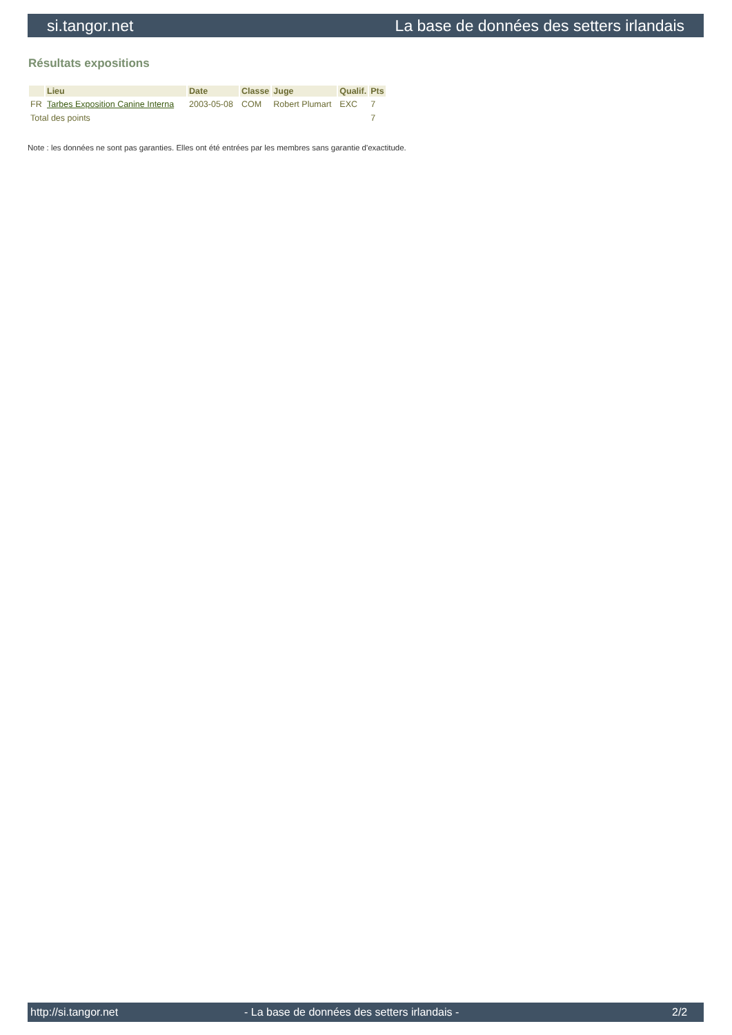si.tangor.net La base de données des setters irlandais
Résultats expositions
| | Lieu | Date | Classe | Juge | Qualif. | Pts |
| --- | --- | --- | --- | --- | --- | --- |
| FR | Tarbes Exposition Canine Interna | 2003-05-08 | COM | Robert Plumart | EXC | 7 |
| Total des points | | | | | | 7 |
Note : les données ne sont pas garanties. Elles ont été entrées par les membres sans garantie d'exactitude.
http://si.tangor.net - La base de données des setters irlandais - 2/2